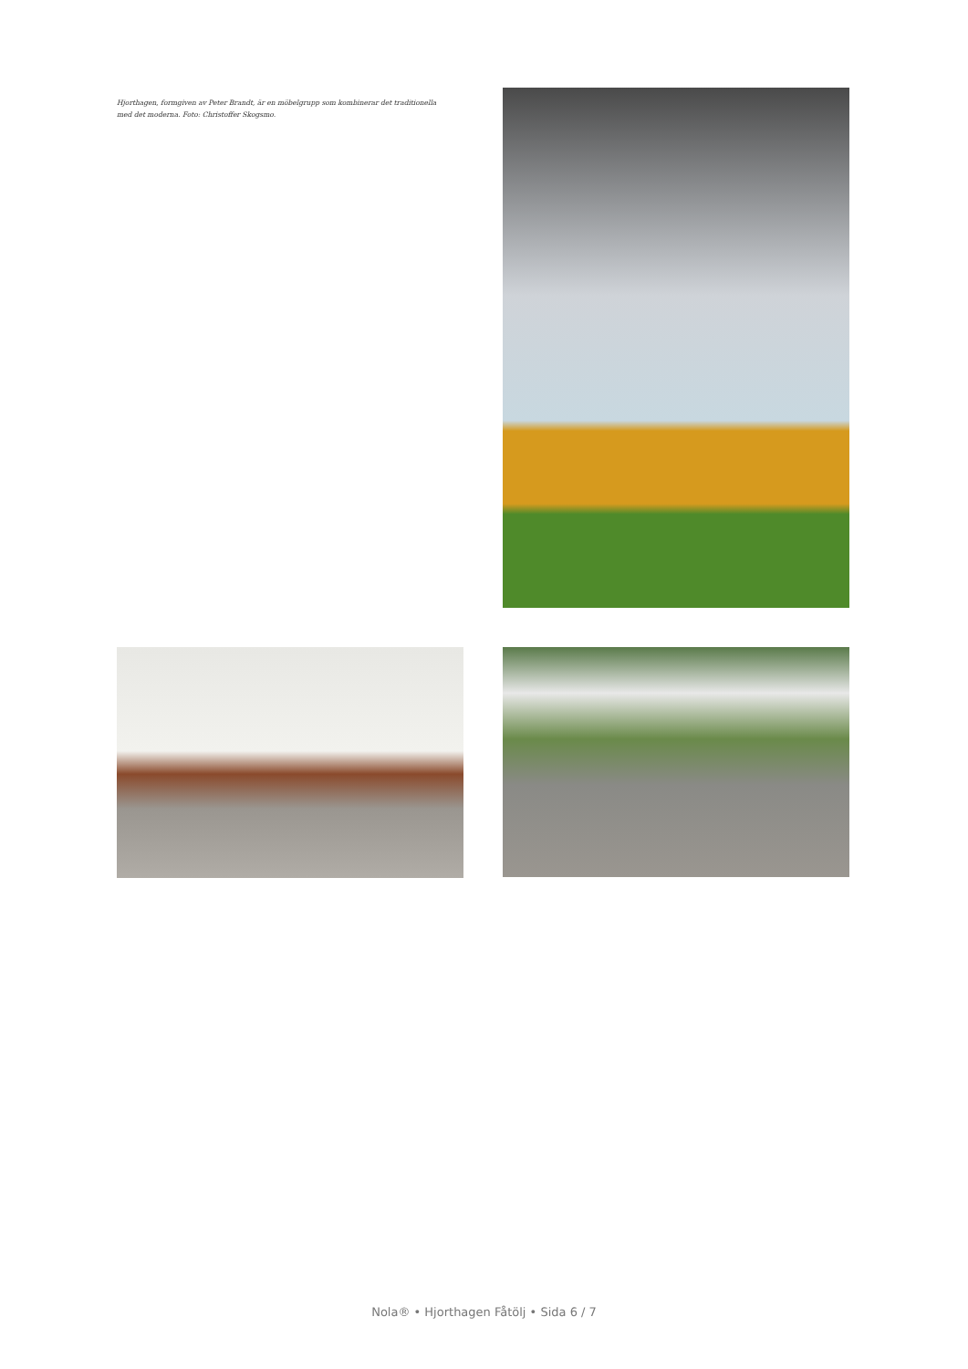Hjorthagen, formgiven av Peter Brandt, är en möbelgrupp som kombinerar det traditionella med det moderna. Foto: Christoffer Skogsmo.
Nola® • Hjorthagen Fåtölj • Sida 6 / 7